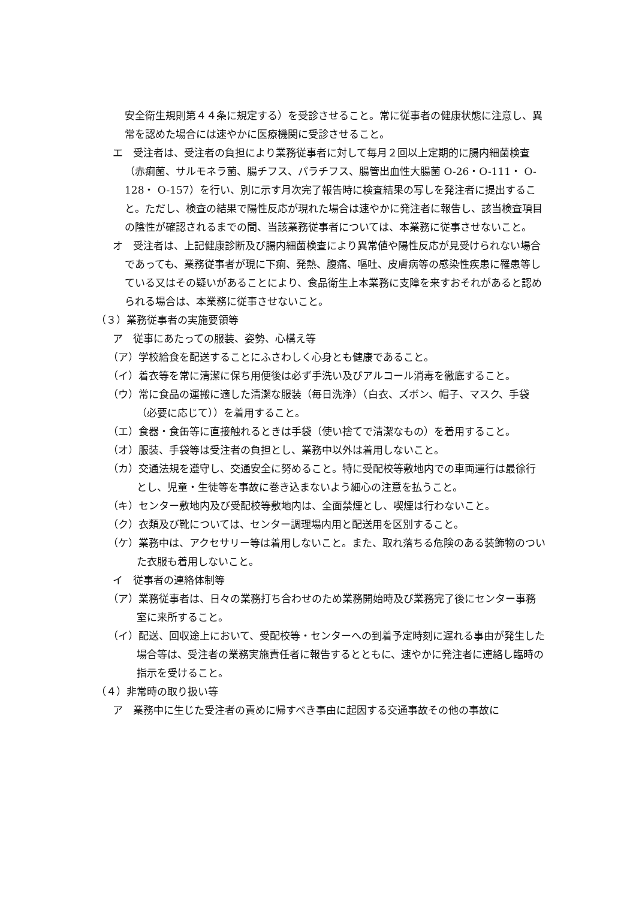安全衛生規則第４４条に規定する）を受診させること。常に従事者の健康状態に注意し、異常を認めた場合には速やかに医療機関に受診させること。
エ　受注者は、受注者の負担により業務従事者に対して毎月２回以上定期的に腸内細菌検査（赤痢菌、サルモネラ菌、腸チフス、パラチフス、腸管出血性大腸菌 O-26・O-111・ O-128・ O-157）を行い、別に示す月次完了報告時に検査結果の写しを発注者に提出すること。ただし、検査の結果で陽性反応が現れた場合は速やかに発注者に報告し、該当検査項目の陰性が確認されるまでの間、当該業務従事者については、本業務に従事させないこと。
オ　受注者は、上記健康診断及び腸内細菌検査により異常値や陽性反応が見受けられない場合であっても、業務従事者が現に下痢、発熱、腹痛、嘔吐、皮膚病等の感染性疾患に罹患等している又はその疑いがあることにより、食品衛生上本業務に支障を来すおそれがあると認められる場合は、本業務に従事させないこと。
（３）業務従事者の実施要領等
ア　従事にあたっての服装、姿勢、心構え等
（ア）学校給食を配送することにふさわしく心身とも健康であること。
（イ）着衣等を常に清潔に保ち用便後は必ず手洗い及びアルコール消毒を徹底すること。
（ウ）常に食品の運搬に適した清潔な服装（毎日洗浄）（白衣、ズボン、帽子、マスク、手袋（必要に応じて））を着用すること。
（エ）食器・食缶等に直接触れるときは手袋（使い捨てで清潔なもの）を着用すること。
（オ）服装、手袋等は受注者の負担とし、業務中以外は着用しないこと。
（カ）交通法規を遵守し、交通安全に努めること。特に受配校等敷地内での車両運行は最徐行とし、児童・生徒等を事故に巻き込まないよう細心の注意を払うこと。
（キ）センター敷地内及び受配校等敷地内は、全面禁煙とし、喫煙は行わないこと。
（ク）衣類及び靴については、センター調理場内用と配送用を区別すること。
（ケ）業務中は、アクセサリー等は着用しないこと。また、取れ落ちる危険のある装飾物のついた衣服も着用しないこと。
イ　従事者の連絡体制等
（ア）業務従事者は、日々の業務打ち合わせのため業務開始時及び業務完了後にセンター事務室に来所すること。
（イ）配送、回収途上において、受配校等・センターへの到着予定時刻に遅れる事由が発生した場合等は、受注者の業務実施責任者に報告するとともに、速やかに発注者に連絡し臨時の指示を受けること。
（４）非常時の取り扱い等
ア　業務中に生じた受注者の責めに帰すべき事由に起因する交通事故その他の事故に